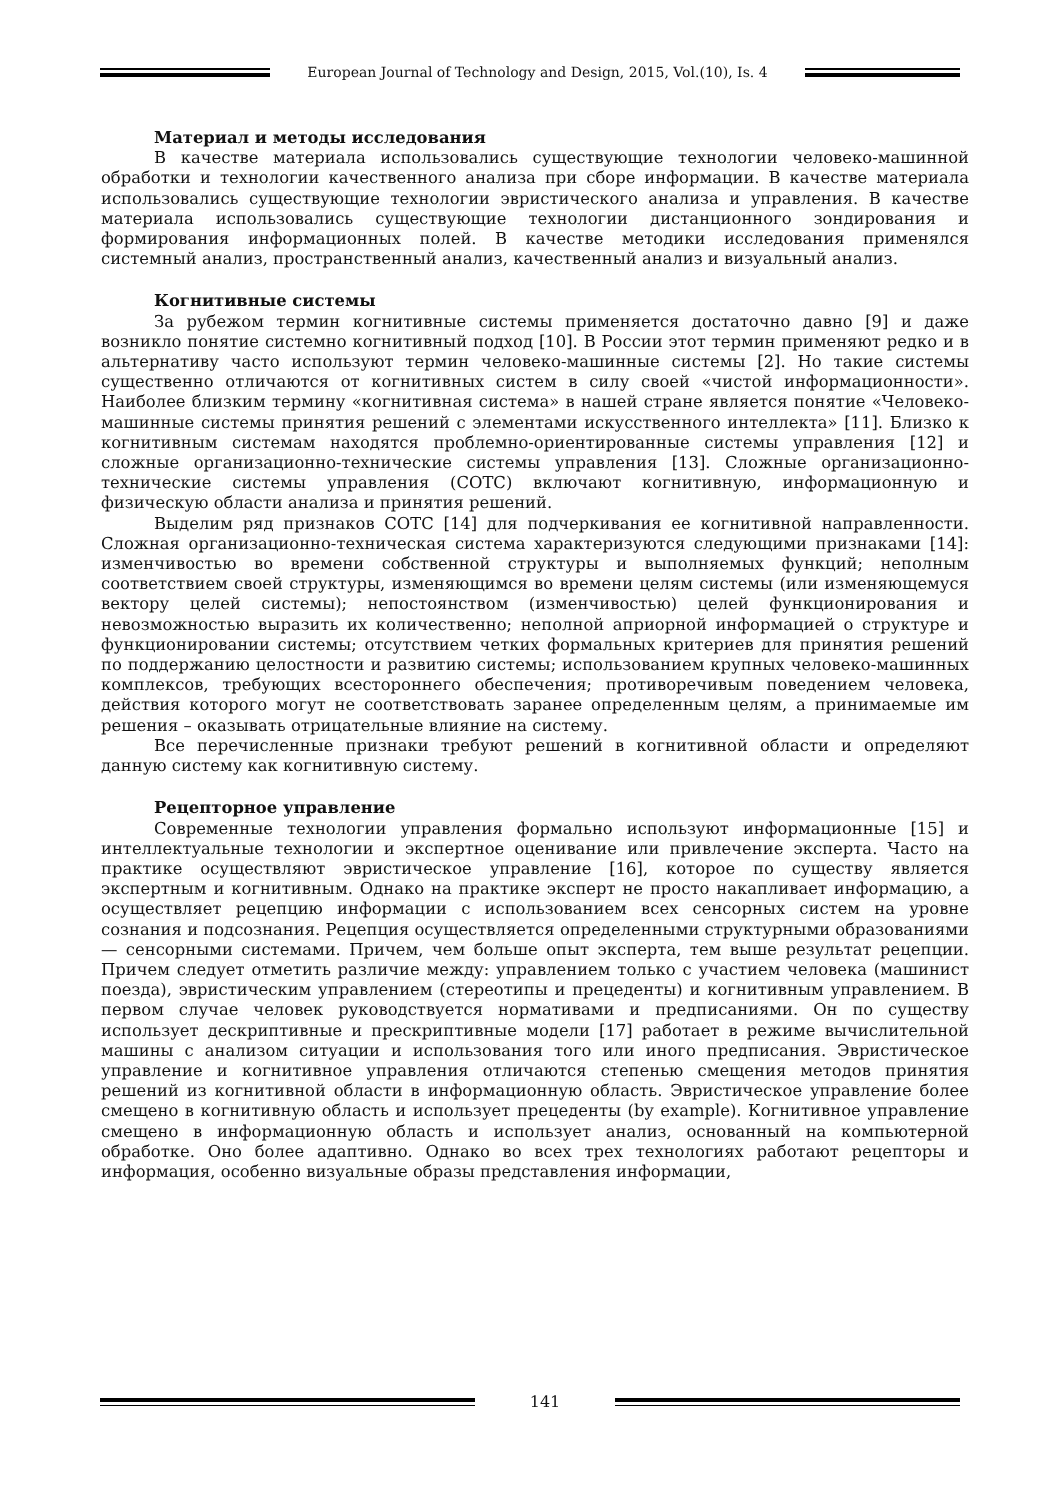European Journal of Technology and Design, 2015, Vol.(10), Is. 4
Материал и методы исследования
В качестве материала использовались существующие технологии человеко-машинной обработки и технологии качественного анализа при сборе информации. В качестве материала использовались существующие технологии эвристического анализа и управления. В качестве материала использовались существующие технологии дистанционного зондирования и формирования информационных полей. В качестве методики исследования применялся системный анализ, пространственный анализ, качественный анализ и визуальный анализ.
Когнитивные системы
За рубежом термин когнитивные системы применяется достаточно давно [9] и даже возникло понятие системно когнитивный подход [10]. В России этот термин применяют редко и в альтернативу часто используют термин человеко-машинные системы [2]. Но такие системы существенно отличаются от когнитивных систем в силу своей «чистой информационности». Наиболее близким термину «когнитивная система» в нашей стране является понятие «Человеко-машинные системы принятия решений с элементами искусственного интеллекта» [11]. Близко к когнитивным системам находятся проблемно-ориентированные системы управления [12] и сложные организационно-технические системы управления [13]. Сложные организационно-технические системы управления (СОТС) включают когнитивную, информационную и физическую области анализа и принятия решений.
Выделим ряд признаков СОТС [14] для подчеркивания ее когнитивной направленности. Сложная организационно-техническая система характеризуются следующими признаками [14]: изменчивостью во времени собственной структуры и выполняемых функций; неполным соответствием своей структуры, изменяющимся во времени целям системы (или изменяющемуся вектору целей системы); непостоянством (изменчивостью) целей функционирования и невозможностью выразить их количественно; неполной априорной информацией о структуре и функционировании системы; отсутствием четких формальных критериев для принятия решений по поддержанию целостности и развитию системы; использованием крупных человеко-машинных комплексов, требующих всестороннего обеспечения; противоречивым поведением человека, действия которого могут не соответствовать заранее определенным целям, а принимаемые им решения – оказывать отрицательные влияние на систему.
Все перечисленные признаки требуют решений в когнитивной области и определяют данную систему как когнитивную систему.
Рецепторное управление
Современные технологии управления формально используют информационные [15] и интеллектуальные технологии и экспертное оценивание или привлечение эксперта. Часто на практике осуществляют эвристическое управление [16], которое по существу является экспертным и когнитивным. Однако на практике эксперт не просто накапливает информацию, а осуществляет рецепцию информации с использованием всех сенсорных систем на уровне сознания и подсознания. Рецепция осуществляется определенными структурными образованиями — сенсорными системами. Причем, чем больше опыт эксперта, тем выше результат рецепции. Причем следует отметить различие между: управлением только с участием человека (машинист поезда), эвристическим управлением (стереотипы и прецеденты) и когнитивным управлением. В первом случае человек руководствуется нормативами и предписаниями. Он по существу использует дескриптивные и прескриптивные модели [17] работает в режиме вычислительной машины с анализом ситуации и использования того или иного предписания. Эвристическое управление и когнитивное управления отличаются степенью смещения методов принятия решений из когнитивной области в информационную область. Эвристическое управление более смещено в когнитивную область и использует прецеденты (by example). Когнитивное управление смещено в информационную область и использует анализ, основанный на компьютерной обработке. Оно более адаптивно. Однако во всех трех технологиях работают рецепторы и информация, особенно визуальные образы представления информации,
141